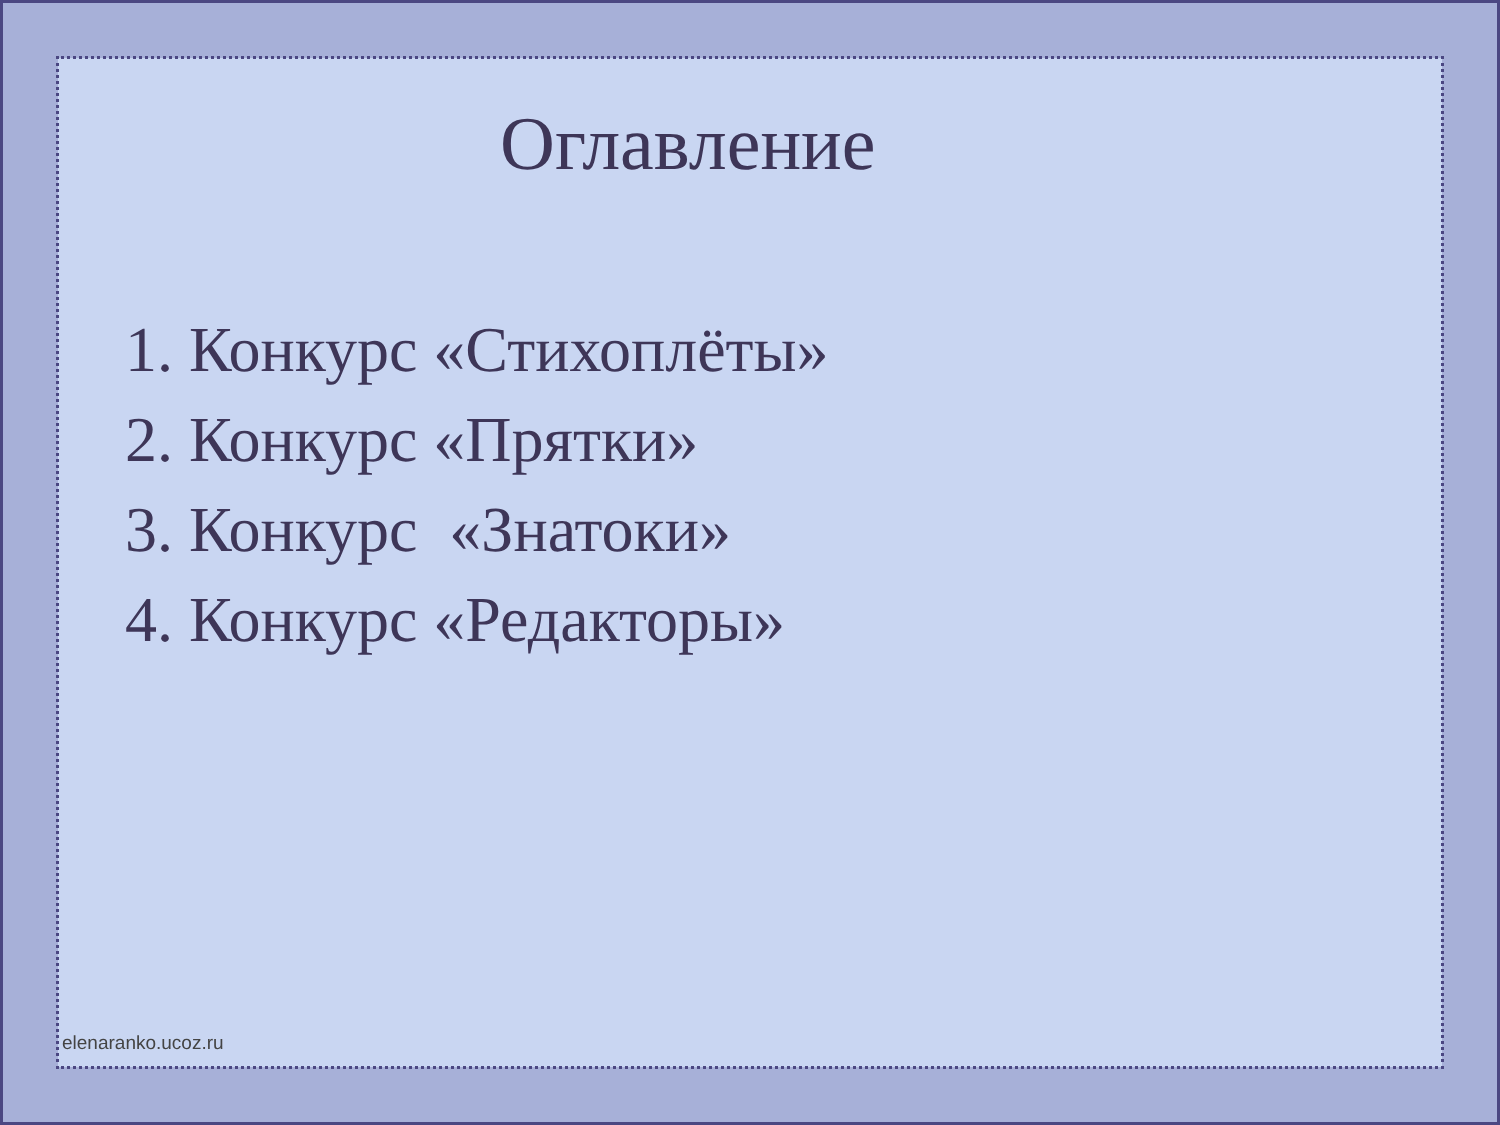Оглавление
1. Конкурс «Стихоплёты»
2. Конкурс «Прятки»
3. Конкурс «Знатоки»
4. Конкурс «Редакторы»
elenaranko.ucoz.ru